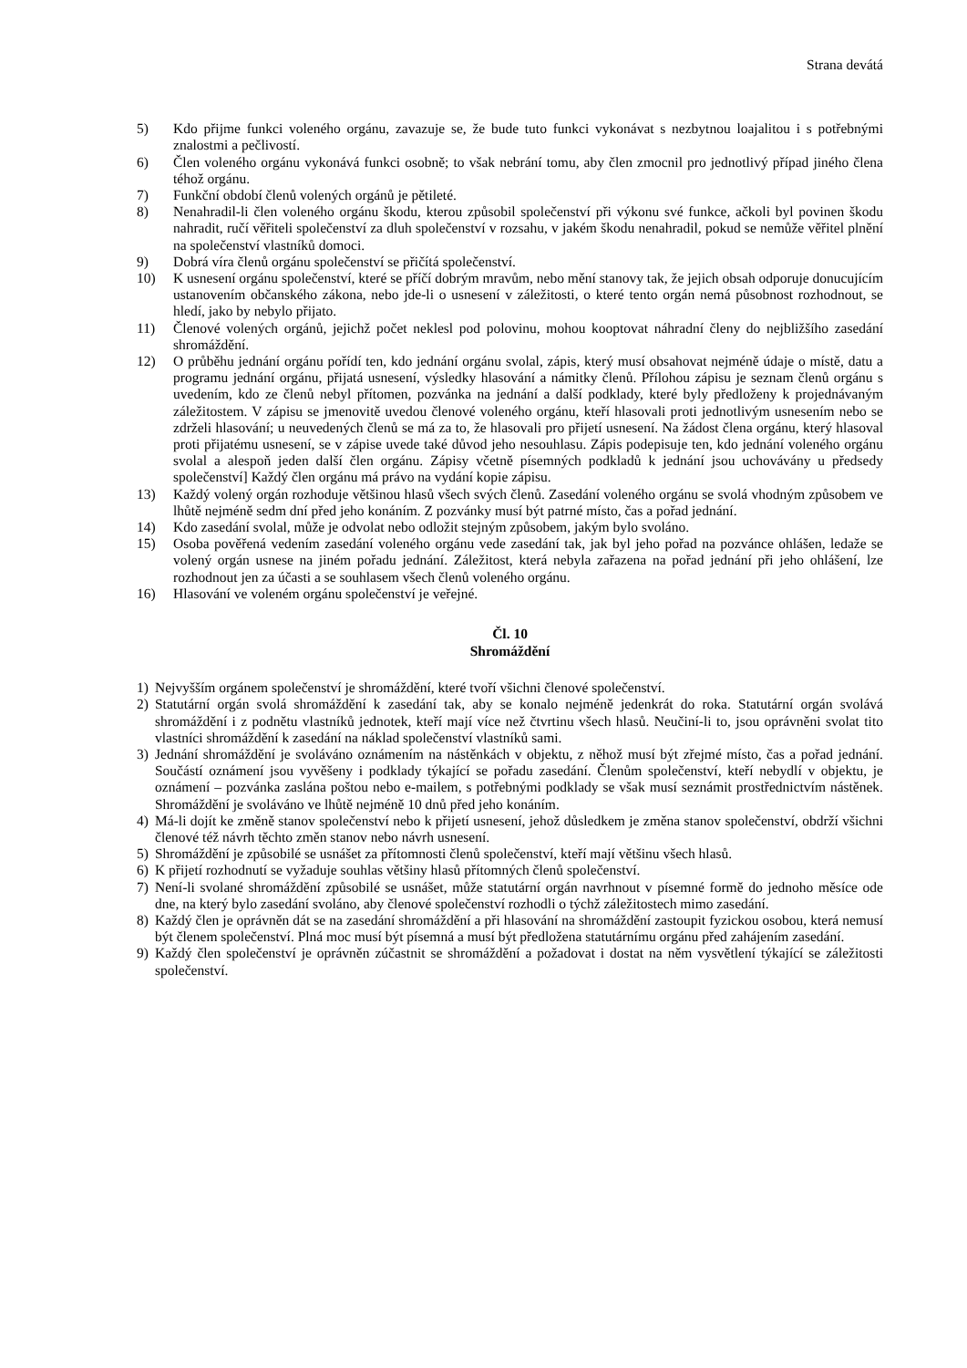Strana devátá
5) Kdo přijme funkci voleného orgánu, zavazuje se, že bude tuto funkci vykonávat s nezbytnou loajalitou i s potřebnými znalostmi a pečlivostí.
6) Člen voleného orgánu vykonává funkci osobně; to však nebrání tomu, aby člen zmocnil pro jednotlivý případ jiného člena téhož orgánu.
7) Funkční období členů volených orgánů je pětileté.
8) Nenahradil-li člen voleného orgánu škodu, kterou způsobil společenství při výkonu své funkce, ačkoli byl povinen škodu nahradit, ručí věřiteli společenství za dluh společenství v rozsahu, v jakém škodu nenahradil, pokud se nemůže věřitel plnění na společenství vlastníků domoci.
9) Dobrá víra členů orgánu společenství se přičítá společenství.
10) K usnesení orgánu společenství, které se příčí dobrým mravům, nebo mění stanovy tak, že jejich obsah odporuje donucujícím ustanovením občanského zákona, nebo jde-li o usnesení v záležitosti, o které tento orgán nemá působnost rozhodnout, se hledí, jako by nebylo přijato.
11) Členové volených orgánů, jejichž počet neklesl pod polovinu, mohou kooptovat náhradní členy do nejbližšího zasedání shromáždění.
12) O průběhu jednání orgánu pořídí ten, kdo jednání orgánu svolal, zápis, který musí obsahovat nejméně údaje o místě, datu a programu jednání orgánu, přijatá usnesení, výsledky hlasování a námitky členů. Přílohou zápisu je seznam členů orgánu s uvedením, kdo ze členů nebyl přítomen, pozvánka na jednání a další podklady, které byly předloženy k projednávaným záležitostem. V zápisu se jmenovitě uvedou členové voleného orgánu, kteří hlasovali proti jednotlivým usnesením nebo se zdrželi hlasování; u neuvedených členů se má za to, že hlasovali pro přijetí usnesení. Na žádost člena orgánu, který hlasoval proti přijatému usnesení, se v zápise uvede také důvod jeho nesouhlasu. Zápis podepisuje ten, kdo jednání voleného orgánu svolal a alespoň jeden další člen orgánu. Zápisy včetně písemných podkladů k jednání jsou uchovávány u předsedy společenství] Každý člen orgánu má právo na vydání kopie zápisu.
13) Každý volený orgán rozhoduje většinou hlasů všech svých členů. Zasedání voleného orgánu se svolá vhodným způsobem ve lhůtě nejméně sedm dní před jeho konáním. Z pozvánky musí být patrné místo, čas a pořad jednání.
14) Kdo zasedání svolal, může je odvolat nebo odložit stejným způsobem, jakým bylo svoláno.
15) Osoba pověřená vedením zasedání voleného orgánu vede zasedání tak, jak byl jeho pořad na pozvánce ohlášen, ledaže se volený orgán usnese na jiném pořadu jednání. Záležitost, která nebyla zařazena na pořad jednání při jeho ohlášení, lze rozhodnout jen za účasti a se souhlasem všech členů voleného orgánu.
16) Hlasování ve voleném orgánu společenství je veřejné.
Čl. 10
Shromáždění
1) Nejvyšším orgánem společenství je shromáždění, které tvoří všichni členové společenství.
2) Statutární orgán svolá shromáždění k zasedání tak, aby se konalo nejméně jedenkrát do roka. Statutární orgán svolává shromáždění i z podnětu vlastníků jednotek, kteří mají více než čtvrtinu všech hlasů. Neučiní-li to, jsou oprávněni svolat tito vlastníci shromáždění k zasedání na náklad společenství vlastníků sami.
3) Jednání shromáždění je svoláváno oznámením na nástěnkách v objektu, z něhož musí být zřejmé místo, čas a pořad jednání. Součástí oznámení jsou vyvěšeny i podklady týkající se pořadu zasedání. Členům společenství, kteří nebydlí v objektu, je oznámení – pozvánka zaslána poštou nebo e-mailem, s potřebnými podklady se však musí seznámit prostřednictvím nástěnek. Shromáždění je svoláváno ve lhůtě nejméně 10 dnů před jeho konáním.
4) Má-li dojít ke změně stanov společenství nebo k přijetí usnesení, jehož důsledkem je změna stanov společenství, obdrží všichni členové též návrh těchto změn stanov nebo návrh usnesení.
5) Shromáždění je způsobilé se usnášet za přítomnosti členů společenství, kteří mají většinu všech hlasů.
6) K přijetí rozhodnutí se vyžaduje souhlas většiny hlasů přítomných členů společenství.
7) Není-li svolané shromáždění způsobilé se usnášet, může statutární orgán navrhnout v písemné formě do jednoho měsíce ode dne, na který bylo zasedání svoláno, aby členové společenství rozhodli o týchž záležitostech mimo zasedání.
8) Každý člen je oprávněn dát se na zasedání shromáždění a při hlasování na shromáždění zastoupit fyzickou osobou, která nemusí být členem společenství. Plná moc musí být písemná a musí být předložena statutárnímu orgánu před zahájením zasedání.
9) Každý člen společenství je oprávněn zúčastnit se shromáždění a požadovat i dostat na něm vysvětlení týkající se záležitosti společenství.